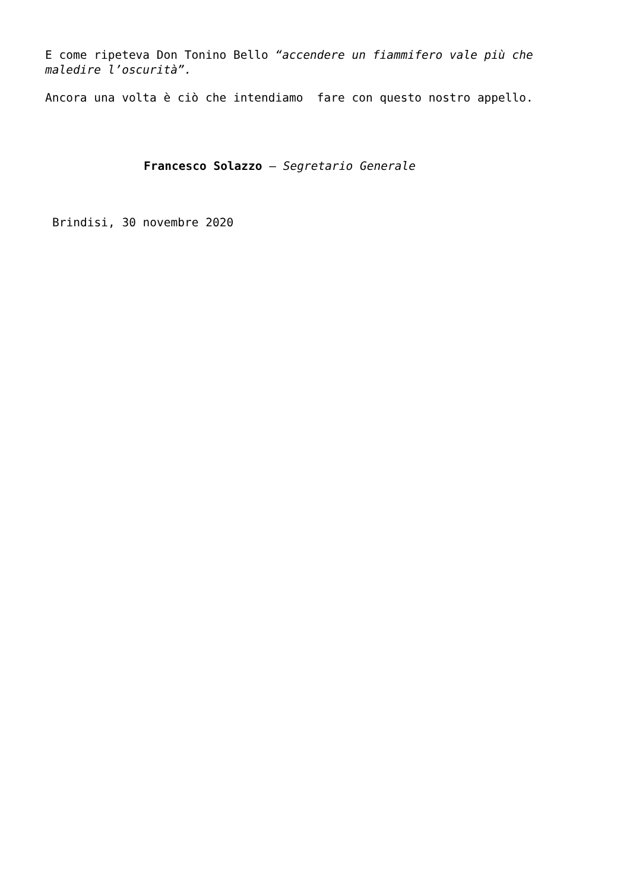E come ripeteva Don Tonino Bello “accendere un fiammifero vale più che maledire l’oscurità”.
Ancora una volta è ciò che intendiamo fare con questo nostro appello.
Francesco Solazzo – Segretario Generale
Brindisi, 30 novembre 2020